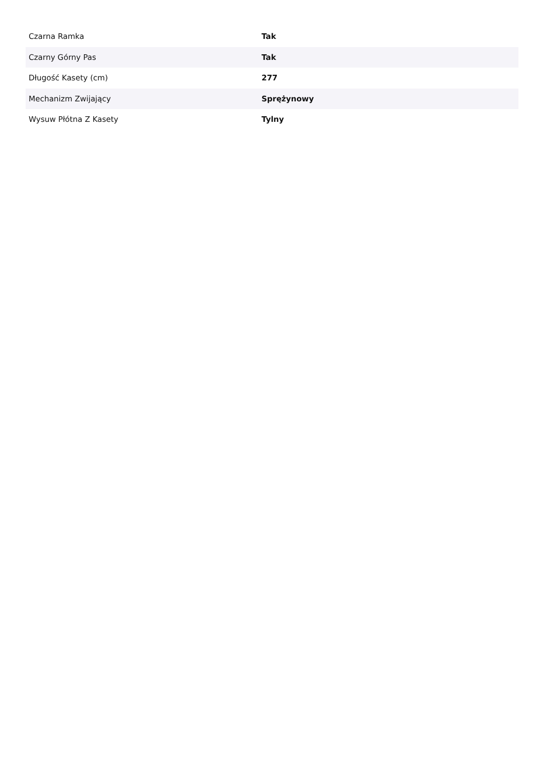| Czarna Ramka | Tak |
| Czarny Górny Pas | Tak |
| Długość Kasety (cm) | 277 |
| Mechanizm Zwijający | Sprężynowy |
| Wysuw Płótna Z Kasety | Tylny |